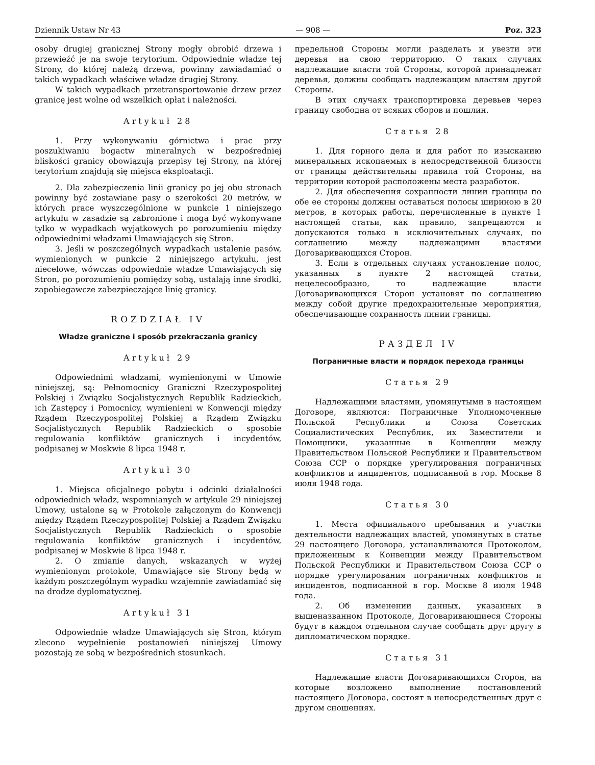Dziennik Ustaw Nr 43 — 908 — Poz. 323
osoby drugiej granicznej Strony mogły obrobić drzewa i przewieźć je na swoje terytorium. Odpowiednie władze tej Strony, do której należą drzewa, powinny zawiadamiać o takich wypadkach właściwe władze drugiej Strony.
W takich wypadkach przetransportowanie drzew przez granicę jest wolne od wszelkich opłat i należności.
Artykuł 28
1. Przy wykonywaniu górnictwa i prac przy poszukiwaniu bogactw mineralnych w bezpośredniej bliskości granicy obowiązują przepisy tej Strony, na której terytorium znajdują się miejsca eksploatacji.
2. Dla zabezpieczenia linii granicy po jej obu stronach powinny być zostawiane pasy o szerokości 20 metrów, w których prace wyszczególnione w punkcie 1 niniejszego artykułu w zasadzie są zabronione i mogą być wykonywane tylko w wypadkach wyjątkowych po porozumieniu między odpowiednimi władzami Umawiających się Stron.
3. Jeśli w poszczególnych wypadkach ustalenie pasów, wymienionych w punkcie 2 niniejszego artykułu, jest niecelowe, wówczas odpowiednie władze Umawiających się Stron, po porozumieniu pomiędzy sobą, ustalają inne środki, zapobiegawcze zabezpieczające linię granicy.
ROZDZIAŁ IV
Władze graniczne i sposób przekraczania granicy
Artykuł 29
Odpowiednimi władzami, wymienionymi w Umowie niniejszej, są: Pełnomocnicy Graniczni Rzeczypospolitej Polskiej i Związku Socjalistycznych Republik Radzieckich, ich Zastępcy i Pomocnicy, wymienieni w Konwencji między Rządem Rzeczypospolitej Polskiej a Rządem Związku Socjalistycznych Republik Radzieckich o sposobie regulowania konfliktów granicznych i incydentów, podpisanej w Moskwie 8 lipca 1948 r.
Artykuł 30
1. Miejsca oficjalnego pobytu i odcinki działalności odpowiednich władz, wspomnianych w artykule 29 niniejszej Umowy, ustalone są w Protokole załączonym do Konwencji między Rządem Rzeczypospolitej Polskiej a Rządem Związku Socjalistycznych Republik Radzieckich o sposobie regulowania konfliktów granicznych i incydentów, podpisanej w Moskwie 8 lipca 1948 r.
2. O zmianie danych, wskazanych w wyżej wymienionym protokole, Umawiające się Strony będą w każdym poszczególnym wypadku wzajemnie zawiadamiać się na drodze dyplomatycznej.
Artykuł 31
Odpowiednie władze Umawiających się Stron, którym zlecono wypełnienie postanowień niniejszej Umowy pozostają ze sobą w bezpośrednich stosunkach.
предельной Стороны могли разделать и увезти эти деревья на свою территорию. О таких случаях надлежащие власти той Стороны, которой принадлежат деревья, должны сообщать надлежащим властям другой Стороны.
В этих случаях транспортировка деревьев через границу свободна от всяких сборов и пошлин.
Статья 28
1. Для горного дела и для работ по изысканию минеральных ископаемых в непосредственной близости от границы действительны правила той Стороны, на территории которой расположены места разработок.
2. Для обеспечения сохранности линии границы по обе ее стороны должны оставаться полосы шириною в 20 метров, в которых работы, перечисленные в пункте 1 настоящей статьи, как правило, запрещаются и допускаются только в исключительных случаях, по соглашению между надлежащими властями Договаривающихся Сторон.
3. Если в отдельных случаях установление полос, указанных в пункте 2 настоящей статьи, нецелесообразно, то надлежащие власти Договаривающихся Сторон установят по соглашению между собой другие предохранительные мероприятия, обеспечивающие сохранность линии границы.
РАЗДЕЛ IV
Пограничные власти и порядок перехода границы
Статья 29
Надлежащими властями, упомянутыми в настоящем Договоре, являются: Пограничные Уполномоченные Польской Республики и Союза Советских Социалистических Республик, их Заместители и Помощники, указанные в Конвенции между Правительством Польской Республики и Правительством Союза ССР о порядке урегулирования пограничных конфликтов и инцидентов, подписанной в гор. Москве 8 июля 1948 года.
Статья 30
1. Места официального пребывания и участки деятельности надлежащих властей, упомянутых в статье 29 настоящего Договора, устанавливаются Протоколом, приложенным к Конвенции между Правительством Польской Республики и Правительством Союза ССР о порядке урегулирования пограничных конфликтов и инцидентов, подписанной в гор. Москве 8 июля 1948 года.
2. Об изменении данных, указанных в вышеназванном Протоколе, Договаривающиеся Стороны будут в каждом отдельном случае сообщать друг другу в дипломатическом порядке.
Статья 31
Надлежащие власти Договаривающихся Сторон, на которые возложено выполнение постановлений настоящего Договора, состоят в непосредственных друг с другом сношениях.